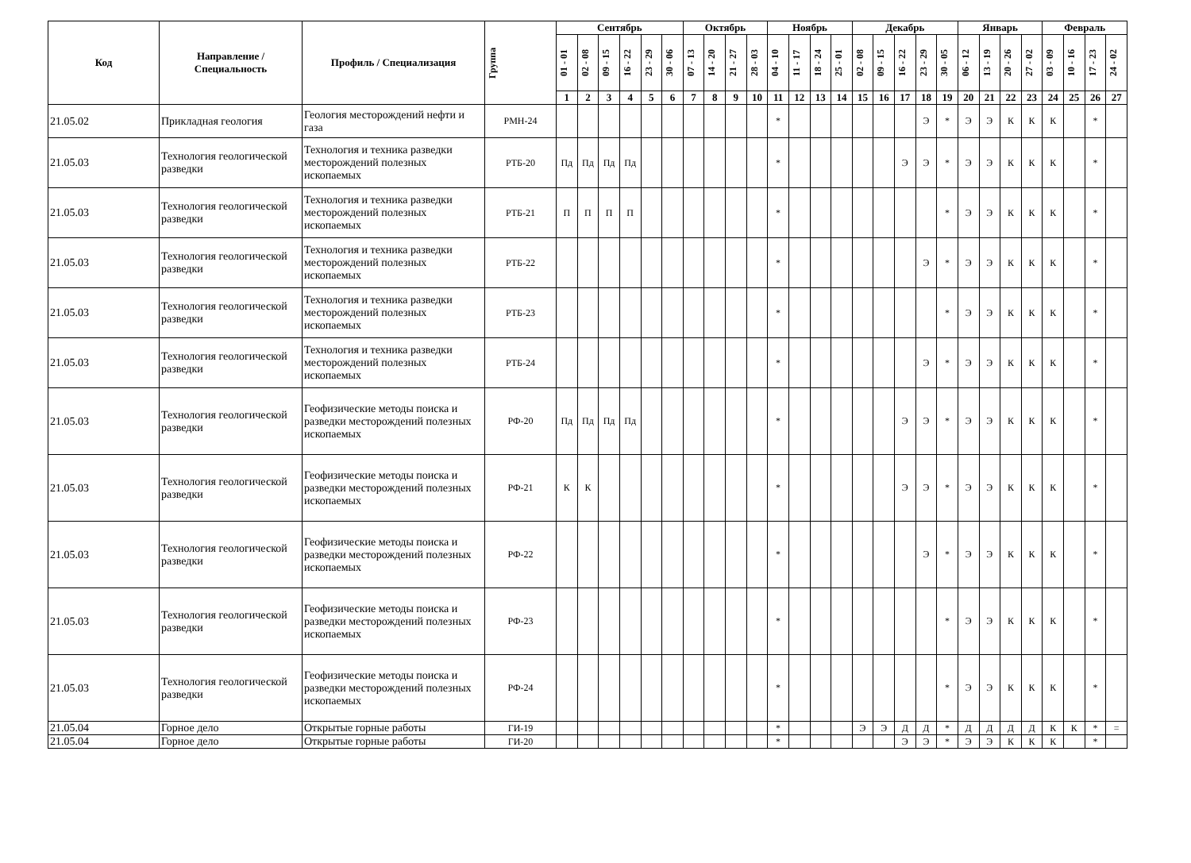| Код | Направление / Специальность | Профиль / Специализация | Группа | Сентябрь | | | | | | Октябрь | | | | Ноябрь | | | | Декабрь | | | | | Январь | | | | Февраль | | | |
| --- | --- | --- | --- | --- | --- | --- | --- | --- | --- | --- | --- | --- | --- | --- | --- | --- | --- | --- | --- | --- | --- | --- | --- | --- | --- | --- | --- | --- | --- | --- |
| | | | | 01 - 01 | 02 - 08 | 09 - 15 | 16 - 22 | 23 - 29 | 30 - 06 | 07 - 13 | 14 - 20 | 21 - 27 | 28 - 03 | 04 - 10 | 11 - 17 | 18 - 24 | 25 - 01 | 02 - 08 | 09 - 15 | 16 - 22 | 23 - 29 | 30 - 05 | 06 - 12 | 13 - 19 | 20 - 26 | 27 - 02 | 03 - 09 | 10 - 16 | 17 - 23 | 24 - 02 |
| | | | | 1 | 2 | 3 | 4 | 5 | 6 | 7 | 8 | 9 | 10 | 11 | 12 | 13 | 14 | 15 | 16 | 17 | 18 | 19 | 20 | 21 | 22 | 23 | 24 | 25 | 26 | 27 |
| 21.05.02 | Прикладная геология | Геология месторождений нефти и газа | РМН-24 | | | | | | | | | | | * | | | | | | | Э | * | Э | Э | К | К | К | | * | |
| 21.05.03 | Технология геологической разведки | Технология и техника разведки месторождений полезных ископаемых | РТБ-20 | Пд | Пд | Пд | Пд | | | | | | | * | | | | | | Э | Э | * | Э | Э | К | К | К | | * | |
| 21.05.03 | Технология геологической разведки | Технология и техника разведки месторождений полезных ископаемых | РТБ-21 | П | П | П | П | | | | | | | * | | | | | | | | * | Э | Э | К | К | К | | * | |
| 21.05.03 | Технология геологической разведки | Технология и техника разведки месторождений полезных ископаемых | РТБ-22 | | | | | | | | | | | * | | | | | | | Э | * | Э | Э | К | К | К | | * | |
| 21.05.03 | Технология геологической разведки | Технология и техника разведки месторождений полезных ископаемых | РТБ-23 | | | | | | | | | | | * | | | | | | | | * | Э | Э | К | К | К | | * | |
| 21.05.03 | Технология геологической разведки | Технология и техника разведки месторождений полезных ископаемых | РТБ-24 | | | | | | | | | | | * | | | | | | | Э | * | Э | Э | К | К | К | | * | |
| 21.05.03 | Технология геологической разведки | Геофизические методы поиска и разведки месторождений полезных ископаемых | РФ-20 | Пд | Пд | Пд | Пд | | | | | | | * | | | | | | Э | Э | * | Э | Э | К | К | К | | * | |
| 21.05.03 | Технология геологической разведки | Геофизические методы поиска и разведки месторождений полезных ископаемых | РФ-21 | К | К | | | | | | | | | * | | | | | | Э | Э | * | Э | Э | К | К | К | | * | |
| 21.05.03 | Технология геологической разведки | Геофизические методы поиска и разведки месторождений полезных ископаемых | РФ-22 | | | | | | | | | | | * | | | | | | | Э | * | Э | Э | К | К | К | | * | |
| 21.05.03 | Технология геологической разведки | Геофизические методы поиска и разведки месторождений полезных ископаемых | РФ-23 | | | | | | | | | | | * | | | | | | | | * | Э | Э | К | К | К | | * | |
| 21.05.03 | Технология геологической разведки | Геофизические методы поиска и разведки месторождений полезных ископаемых | РФ-24 | | | | | | | | | | | * | | | | | | | | * | Э | Э | К | К | К | | * | |
| 21.05.04 | Горное дело | Открытые горные работы | ГИ-19 | | | | | | | | | | | * | | | | Э | Э | Д | Д | * | Д | Д | Д | Д | К | К | * | = |
| 21.05.04 | Горное дело | Открытые горные работы | ГИ-20 | | | | | | | | | | | * | | | | | | Э | Э | * | Э | Э | К | К | К | | * | |